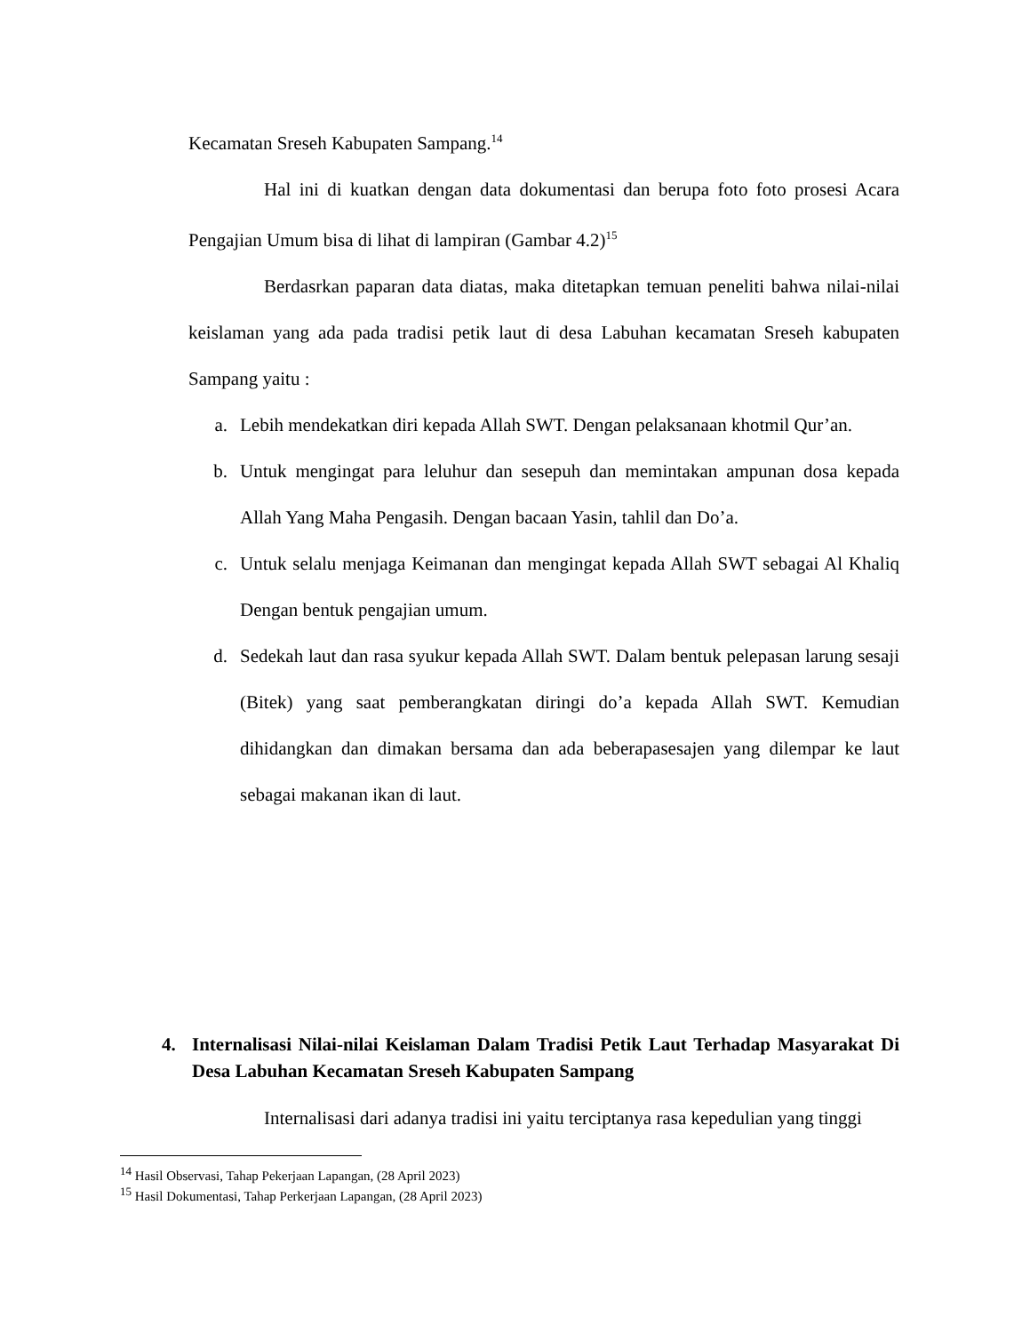Kecamatan Sreseh Kabupaten Sampang.<sup>14</sup>
Hal ini di kuatkan dengan data dokumentasi dan berupa foto foto prosesi Acara Pengajian Umum bisa di lihat di lampiran (Gambar 4.2)<sup>15</sup>
Berdasrkan paparan data diatas, maka ditetapkan temuan peneliti bahwa nilai-nilai keislaman yang ada pada tradisi petik laut di desa Labuhan kecamatan Sreseh kabupaten Sampang yaitu :
a. Lebih mendekatkan diri kepada Allah SWT. Dengan pelaksanaan khotmil Qur’an.
b. Untuk mengingat para leluhur dan sesepuh dan memintakan ampunan dosa kepada Allah Yang Maha Pengasih. Dengan bacaan Yasin, tahlil dan Do’a.
c. Untuk selalu menjaga Keimanan dan mengingat kepada Allah SWT sebagai Al Khaliq Dengan bentuk pengajian umum.
d. Sedekah laut dan rasa syukur kepada Allah SWT. Dalam bentuk pelepasan larung sesaji (Bitek) yang saat pemberangkatan diringi do’a kepada Allah SWT. Kemudian dihidangkan dan dimakan bersama dan ada beberapasesajen yang dilempar ke laut sebagai makanan ikan di laut.
4. Internalisasi Nilai-nilai Keislaman Dalam Tradisi Petik Laut Terhadap Masyarakat Di Desa Labuhan Kecamatan Sreseh Kabupaten Sampang
Internalisasi dari adanya tradisi ini yaitu terciptanya rasa kepedulian yang tinggi
<sup>14</sup> Hasil Observasi, Tahap Pekerjaan Lapangan, (28 April 2023)
<sup>15</sup> Hasil Dokumentasi, Tahap Perkerjaan Lapangan, (28 April 2023)